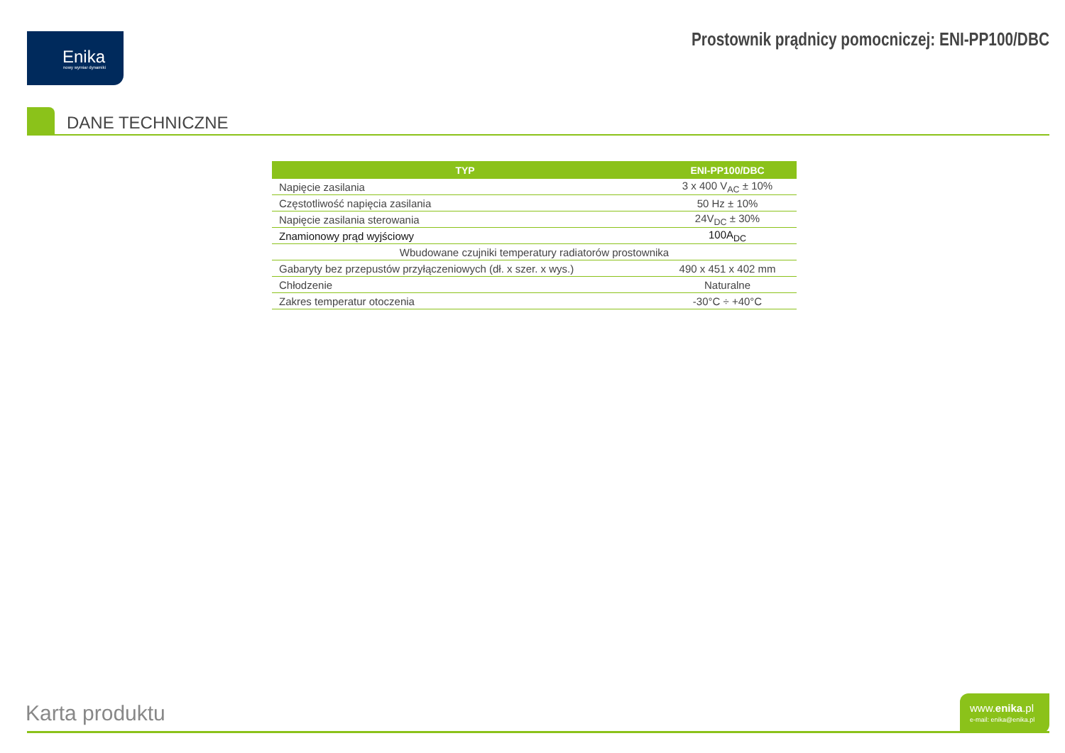Enika
nowy wymiar dynamiki
Prostownik prądnicy pomocniczej: ENI-PP100/DBC
DANE TECHNICZNE
| TYP | ENI-PP100/DBC |
| --- | --- |
| Napięcie zasilania | 3 x 400 V<sub>AC</sub> ± 10% |
| Częstotliwość napięcia zasilania | 50 Hz ± 10% |
| Napięcie zasilania sterowania | 24V<sub>DC</sub> ± 30% |
| Znamionowy prąd wyjściowy | 100A<sub>DC</sub> |
| Wbudowane czujniki temperatury radiatorów prostownika | |
| Gabaryty bez przepustów przyłączeniowych (dł. x szer. x wys.) | 490 x 451 x 402 mm |
| Chłodzenie | Naturalne |
| Zakres temperatur otoczenia | -30°C ÷ +40°C |
Karta produktu
www.enika.pl
e-mail: enika@enika.pl